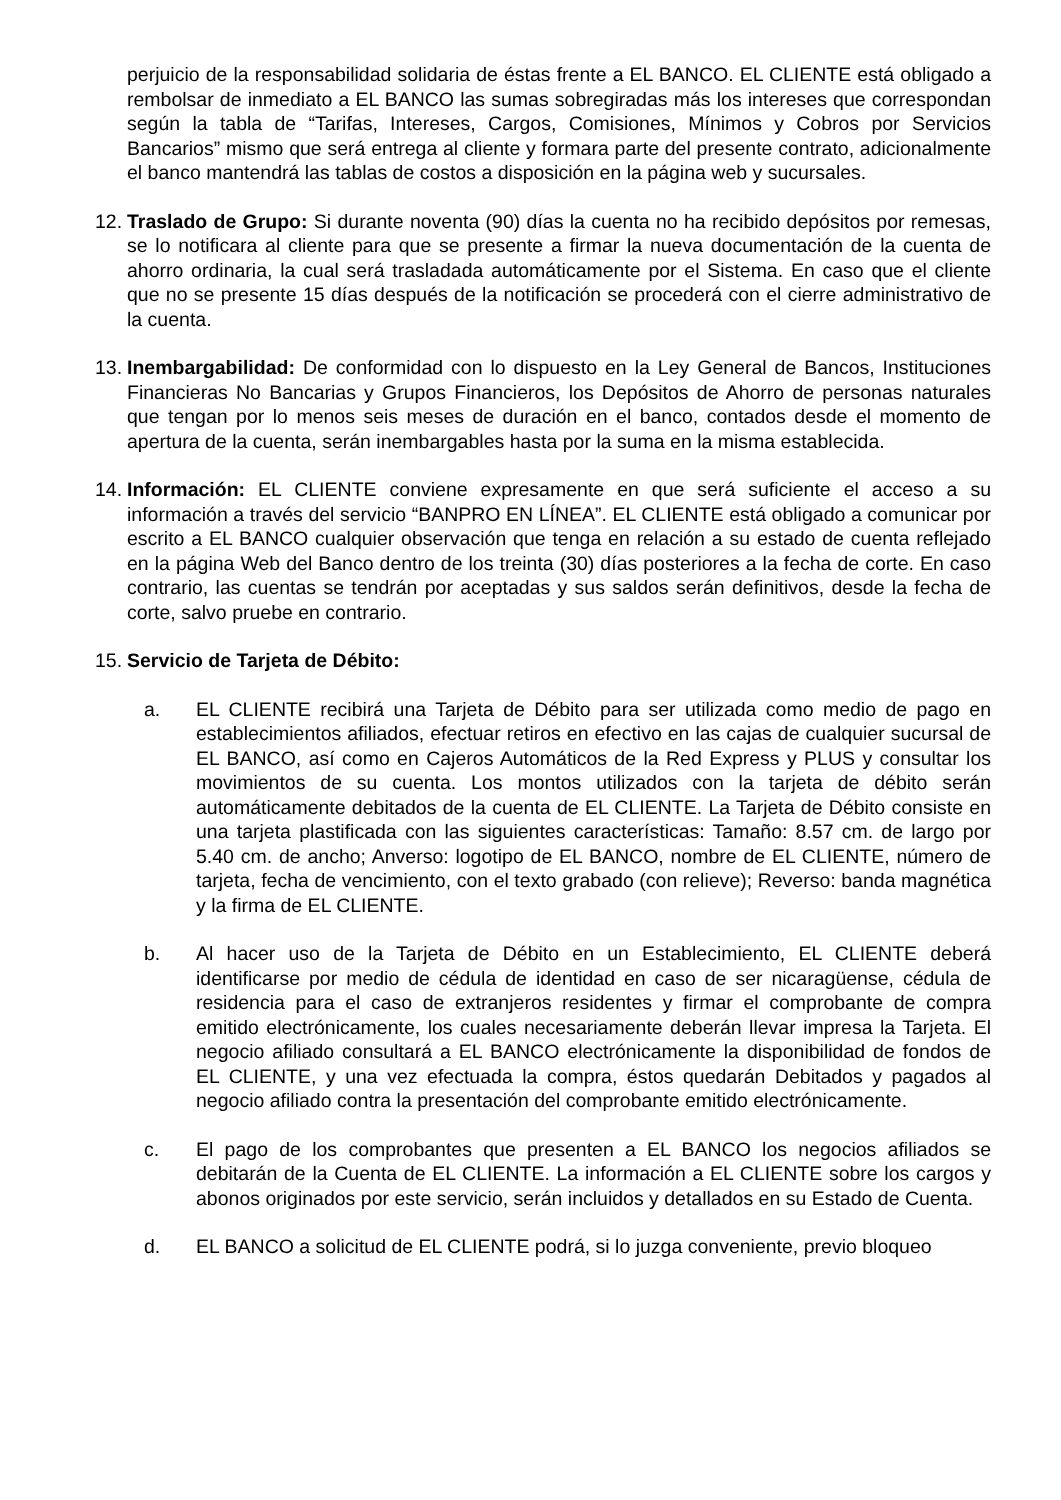perjuicio de la responsabilidad solidaria de éstas frente a EL BANCO. EL CLIENTE está obligado a rembolsar de inmediato a EL BANCO las sumas sobregiradas más los intereses que correspondan según la tabla de “Tarifas, Intereses, Cargos, Comisiones, Mínimos y Cobros por Servicios Bancarios” mismo que será entrega al cliente y formara parte del presente contrato, adicionalmente el banco mantendrá las tablas de costos a disposición en la página web y sucursales.
12. Traslado de Grupo: Si durante noventa (90) días la cuenta no ha recibido depósitos por remesas, se lo notificara al cliente para que se presente a firmar la nueva documentación de la cuenta de ahorro ordinaria, la cual será trasladada automáticamente por el Sistema. En caso que el cliente que no se presente 15 días después de la notificación se procederá con el cierre administrativo de la cuenta.
13. Inembargabilidad: De conformidad con lo dispuesto en la Ley General de Bancos, Instituciones Financieras No Bancarias y Grupos Financieros, los Depósitos de Ahorro de personas naturales que tengan por lo menos seis meses de duración en el banco, contados desde el momento de apertura de la cuenta, serán inembargables hasta por la suma en la misma establecida.
14. Información: EL CLIENTE conviene expresamente en que será suficiente el acceso a su información a través del servicio “BANPRO EN LÍNEA”. EL CLIENTE está obligado a comunicar por escrito a EL BANCO cualquier observación que tenga en relación a su estado de cuenta reflejado en la página Web del Banco dentro de los treinta (30) días posteriores a la fecha de corte. En caso contrario, las cuentas se tendrán por aceptadas y sus saldos serán definitivos, desde la fecha de corte, salvo pruebe en contrario.
15. Servicio de Tarjeta de Débito:
a. EL CLIENTE recibirá una Tarjeta de Débito para ser utilizada como medio de pago en establecimientos afiliados, efectuar retiros en efectivo en las cajas de cualquier sucursal de EL BANCO, así como en Cajeros Automáticos de la Red Express y PLUS y consultar los movimientos de su cuenta. Los montos utilizados con la tarjeta de débito serán automáticamente debitados de la cuenta de EL CLIENTE. La Tarjeta de Débito consiste en una tarjeta plastificada con las siguientes características: Tamaño: 8.57 cm. de largo por 5.40 cm. de ancho; Anverso: logotipo de EL BANCO, nombre de EL CLIENTE, número de tarjeta, fecha de vencimiento, con el texto grabado (con relieve); Reverso: banda magnética y la firma de EL CLIENTE.
b. Al hacer uso de la Tarjeta de Débito en un Establecimiento, EL CLIENTE deberá identificarse por medio de cédula de identidad en caso de ser nicaragüense, cédula de residencia para el caso de extranjeros residentes y firmar el comprobante de compra emitido electrónicamente, los cuales necesariamente deberán llevar impresa la Tarjeta. El negocio afiliado consultará a EL BANCO electrónicamente la disponibilidad de fondos de EL CLIENTE, y una vez efectuada la compra, éstos quedarán Debitados y pagados al negocio afiliado contra la presentación del comprobante emitido electrónicamente.
c. El pago de los comprobantes que presenten a EL BANCO los negocios afiliados se debitarán de la Cuenta de EL CLIENTE. La información a EL CLIENTE sobre los cargos y abonos originados por este servicio, serán incluidos y detallados en su Estado de Cuenta.
d. EL BANCO a solicitud de EL CLIENTE podrá, si lo juzga conveniente, previo bloqueo